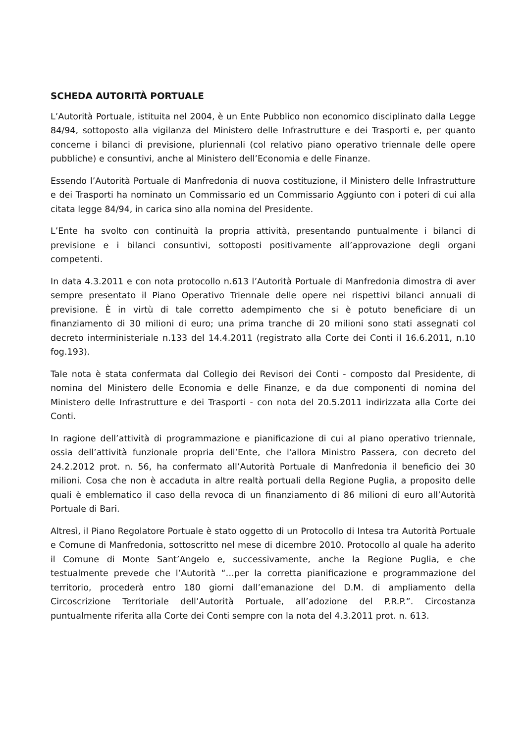SCHEDA AUTORITÀ PORTUALE
L’Autorità Portuale, istituita nel 2004, è un Ente Pubblico non economico disciplinato dalla Legge 84/94, sottoposto alla vigilanza del Ministero delle Infrastrutture e dei Trasporti e, per quanto concerne i bilanci di previsione, pluriennali (col relativo piano operativo triennale delle opere pubbliche) e consuntivi, anche al Ministero dell’Economia e delle Finanze.
Essendo l’Autorità Portuale di Manfredonia di nuova costituzione, il Ministero delle Infrastrutture e dei Trasporti ha nominato un Commissario ed un Commissario Aggiunto con i poteri di cui alla citata legge 84/94, in carica sino alla nomina del Presidente.
L’Ente ha svolto con continuità la propria attività, presentando puntualmente i bilanci di previsione e i bilanci consuntivi, sottoposti positivamente all’approvazione degli organi competenti.
In data 4.3.2011 e con nota protocollo n.613 l’Autorità Portuale di Manfredonia dimostra di aver sempre presentato il Piano Operativo Triennale delle opere nei rispettivi bilanci annuali di previsione. È in virtù di tale corretto adempimento che si è potuto beneficiare di un finanziamento di 30 milioni di euro; una prima tranche di 20 milioni sono stati assegnati col decreto interministeriale n.133 del 14.4.2011 (registrato alla Corte dei Conti il 16.6.2011, n.10 fog.193).
Tale nota è stata confermata dal Collegio dei Revisori dei Conti - composto dal Presidente, di nomina del Ministero delle Economia e delle Finanze, e da due componenti di nomina del Ministero delle Infrastrutture e dei Trasporti - con nota del 20.5.2011 indirizzata alla Corte dei Conti.
In ragione dell’attività di programmazione e pianificazione di cui al piano operativo triennale, ossia dell’attività funzionale propria dell’Ente, che l'allora Ministro Passera, con decreto del 24.2.2012 prot. n. 56, ha confermato all’Autorità Portuale di Manfredonia il beneficio dei 30 milioni. Cosa che non è accaduta in altre realtà portuali della Regione Puglia, a proposito delle quali è emblematico il caso della revoca di un finanziamento di 86 milioni di euro all’Autorità Portuale di Bari.
Altresì, il Piano Regolatore Portuale è stato oggetto di un Protocollo di Intesa tra Autorità Portuale e Comune di Manfredonia, sottoscritto nel mese di dicembre 2010. Protocollo al quale ha aderito il Comune di Monte Sant’Angelo e, successivamente, anche la Regione Puglia, e che testualmente prevede che l’Autorità “…per la corretta pianificazione e programmazione del territorio, procederà entro 180 giorni dall’emanazione del D.M. di ampliamento della Circoscrizione Territoriale dell’Autorità Portuale, all’adozione del P.R.P.”. Circostanza puntualmente riferita alla Corte dei Conti sempre con la nota del 4.3.2011 prot. n. 613.